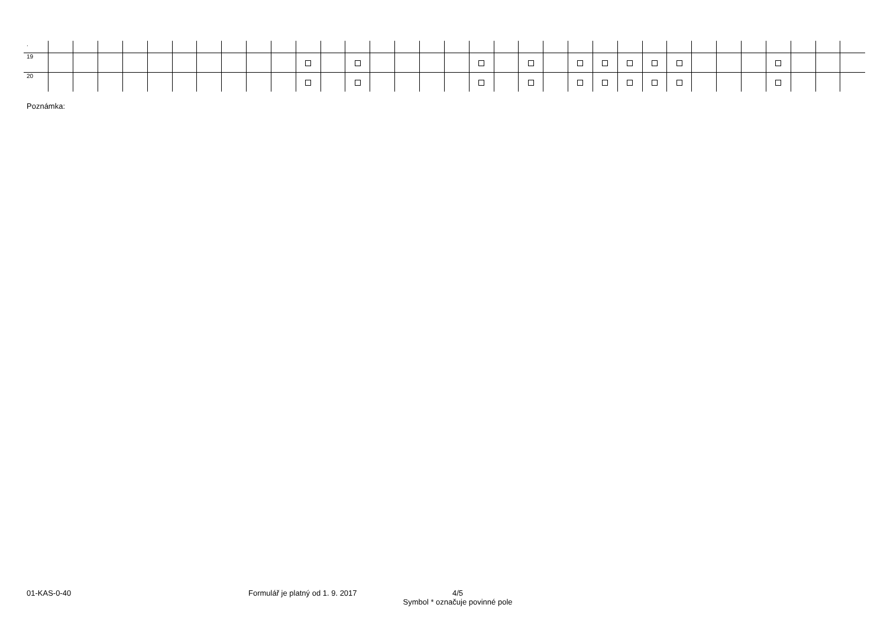| . | | | | | | | | | | | | | | | | | | | | | | | | | | | | | | | | | |
| 19 | | | | | | | | | | | | | | | | | | | | | | | | | | | | | | | | | |
| 20 | | | | | | | | | | | | | | | | | | | | | | | | | | | | | | | | | |
Poznámka:
01-KAS-0-40
Formulář je platný od 1. 9. 2017
4/5
Symbol * označuje povinné pole